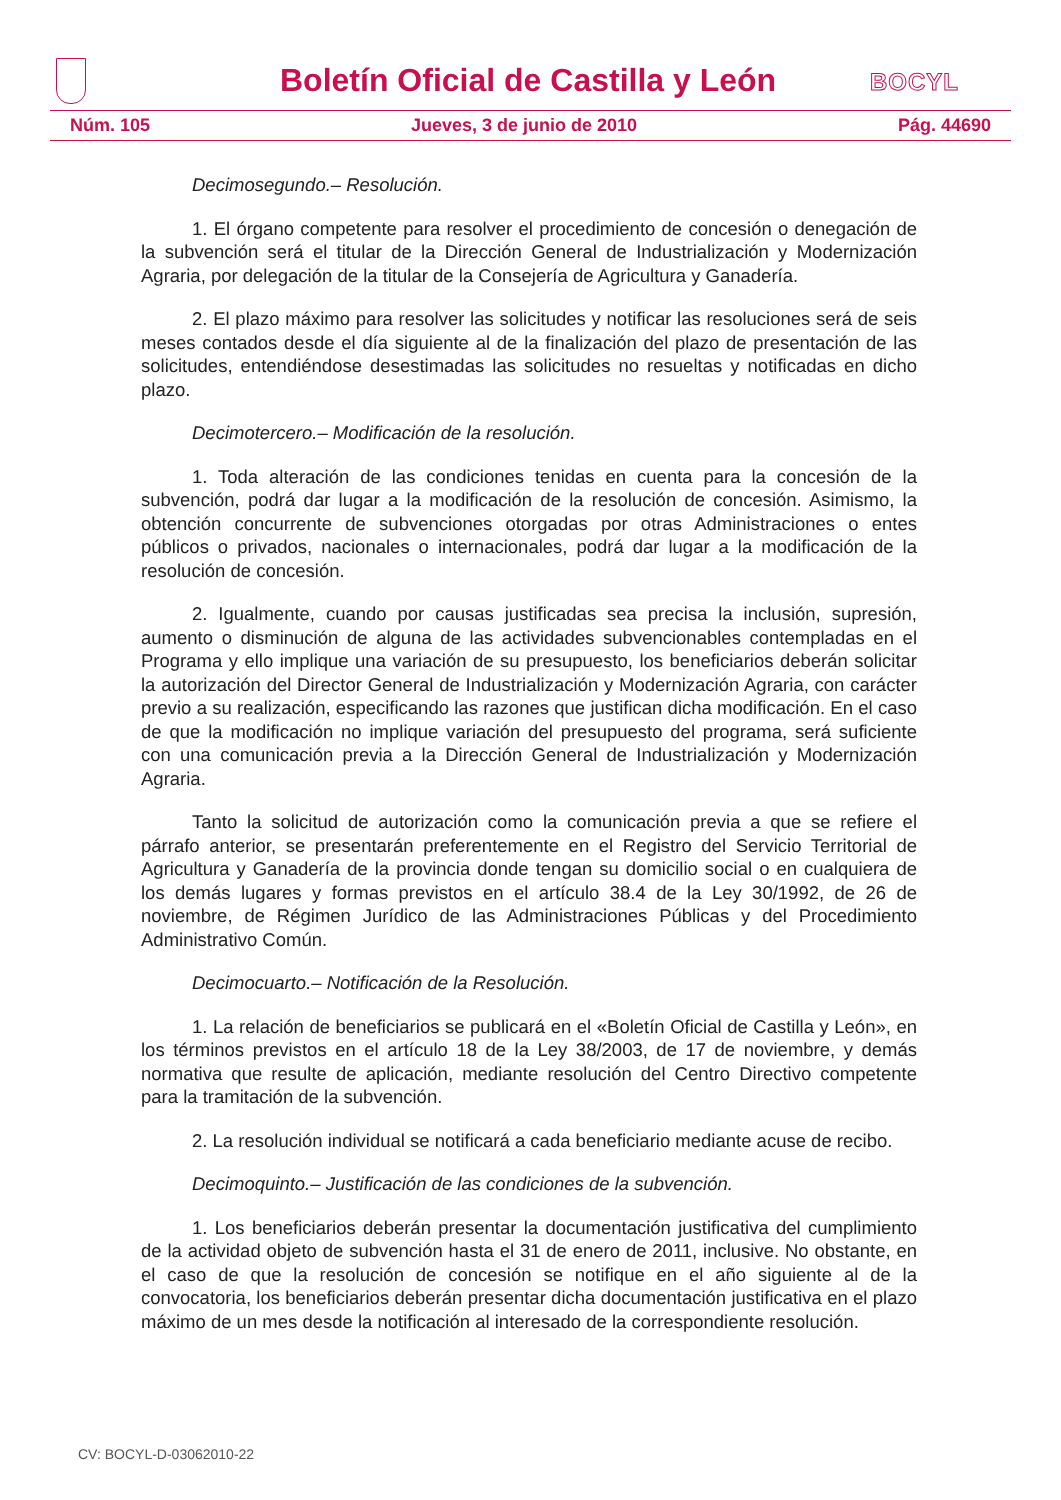Boletín Oficial de Castilla y León
BOCYL
Núm. 105 Jueves, 3 de junio de 2010 Pág. 44690
Decimosegundo.– Resolución.
1. El órgano competente para resolver el procedimiento de concesión o denegación de la subvención será el titular de la Dirección General de Industrialización y Modernización Agraria, por delegación de la titular de la Consejería de Agricultura y Ganadería.
2. El plazo máximo para resolver las solicitudes y notificar las resoluciones será de seis meses contados desde el día siguiente al de la finalización del plazo de presentación de las solicitudes, entendiéndose desestimadas las solicitudes no resueltas y notificadas en dicho plazo.
Decimotercero.– Modificación de la resolución.
1. Toda alteración de las condiciones tenidas en cuenta para la concesión de la subvención, podrá dar lugar a la modificación de la resolución de concesión. Asimismo, la obtención concurrente de subvenciones otorgadas por otras Administraciones o entes públicos o privados, nacionales o internacionales, podrá dar lugar a la modificación de la resolución de concesión.
2. Igualmente, cuando por causas justificadas sea precisa la inclusión, supresión, aumento o disminución de alguna de las actividades subvencionables contempladas en el Programa y ello implique una variación de su presupuesto, los beneficiarios deberán solicitar la autorización del Director General de Industrialización y Modernización Agraria, con carácter previo a su realización, especificando las razones que justifican dicha modificación. En el caso de que la modificación no implique variación del presupuesto del programa, será suficiente con una comunicación previa a la Dirección General de Industrialización y Modernización Agraria.
Tanto la solicitud de autorización como la comunicación previa a que se refiere el párrafo anterior, se presentarán preferentemente en el Registro del Servicio Territorial de Agricultura y Ganadería de la provincia donde tengan su domicilio social o en cualquiera de los demás lugares y formas previstos en el artículo 38.4 de la Ley 30/1992, de 26 de noviembre, de Régimen Jurídico de las Administraciones Públicas y del Procedimiento Administrativo Común.
Decimocuarto.– Notificación de la Resolución.
1. La relación de beneficiarios se publicará en el «Boletín Oficial de Castilla y León», en los términos previstos en el artículo 18 de la Ley 38/2003, de 17 de noviembre, y demás normativa que resulte de aplicación, mediante resolución del Centro Directivo competente para la tramitación de la subvención.
2. La resolución individual se notificará a cada beneficiario mediante acuse de recibo.
Decimoquinto.– Justificación de las condiciones de la subvención.
1. Los beneficiarios deberán presentar la documentación justificativa del cumplimiento de la actividad objeto de subvención hasta el 31 de enero de 2011, inclusive. No obstante, en el caso de que la resolución de concesión se notifique en el año siguiente al de la convocatoria, los beneficiarios deberán presentar dicha documentación justificativa en el plazo máximo de un mes desde la notificación al interesado de la correspondiente resolución.
CV: BOCYL-D-03062010-22